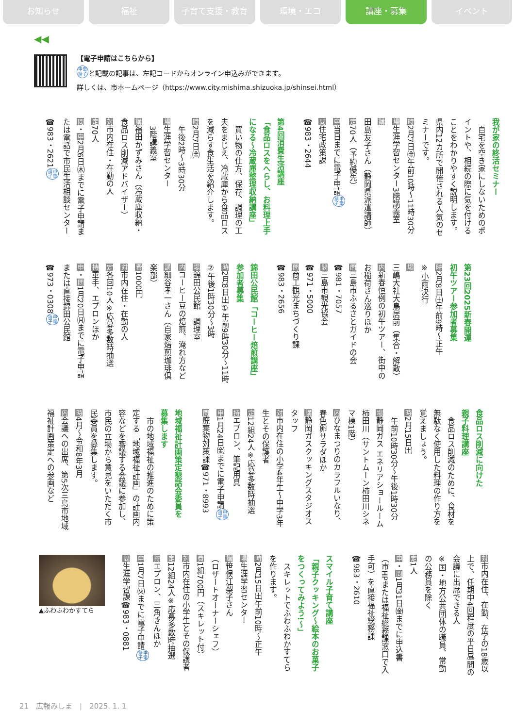お知らせ 福祉 子育て支援・教育 環境・エコ 講座・募集 イベント
◀◀
【電子申請はこちらから】
申電
請子と記載の記事は、左記コードからオンライン申込みができます。
詳しくは、市ホームページ（https://www.city.mishima.shizuoka.jp/shinsei.html）
我が家の終活セミナー
　自宅を空き家にしないためのポイントや、相続の際に気を付けることをわかりやすく説明します。県内12カ所で開催される人気のセミナーです。
時2月7日㈮午前10時～11時30分
場生涯学習センター3階講義室
講田島友子さん（静岡県派遣講師）
定70人（予約優先）
申当日までに電子申請申電
請子
問住宅政策課
☎983・2644
第4回消費生活講座
「食品ロスをへらし、お料理上手になる～冷蔵庫整理収納講座」
　買い物の仕方、保存、調理の工夫をまじえ、冷蔵庫から食品ロスを減らす食生活を紹介します。
時2月7日㈮
　午後2時～3時30分
場生涯学習センター
　3階講義室
講福田かずみさん（冷蔵庫収納・食品ロス削減アドバイザー）
対市内在住・在勤の人
定70人
問・申2月6日㈭までに電子申請または電話で市民生活相談センター☎983・2621申電
請子
第23回2025新春開運
初午ツアー参加者募集
時2月8日㈯午前9時～正午
※小雨決行
場三嶋大社大鳥居前（集合・解散）
内新春恒例の初午ツアー、街中のお稲荷さん巡りほか
問三島市ふるさとガイドの会
☎981・7057
問三島市観光協会
☎971・5000
問商工観光まちづくり課
☎983・2656
錦田公民館「コーヒー焙煎講座」
参加者募集
時2月8日㈯①午前9時30分～11時②午後1時30分～3時
場錦田公民館　調理室
内コーヒー豆の焙煎、淹れ方など
講細谷孝一さん（自家焙煎珈琲倶楽部）
費1000円
対市内在住・在勤の人
定各回10人※応募多数時抽選
持軍手、エプロンほか
申・問1月20日㈪までに電子申請または直接錦田公民館
☎973・0308申電
請子
食品ロス削減に向けた
親子料理講座
　食品ロス削減のために、食材を無駄なく使用した料理の作り方を覚えましょう。
時2月15日㈯
　午前10時30分～午後1時30分
場静岡ガス エネリアショールーム柿田川（サントムーン柿田川シネマ棟1階）
内ひなまつりのカラフルいなり、春色卵サラダほか
講静岡ガスクッキングスタジオスタッフ
対市内在住の小学4年生～中学3年生とその保護者
定12組24人※応募多数時抽選
持エプロン、筆記用具
申1月24日㈮までに電子申請申電
請子
問廃棄物対策課☎971・8993
地域福祉計画策定懇話会委員を
募集します
　市の地域福祉の推進のために策定する「地域福祉計画」の計画内容などを審議する会議に参加し、市民の立場から意見をいただく市民委員を募集します。
時4月～令和8年3月
内会議への出席、第5次三島市地域福祉計画策定への参画など
対市内在住、在勤、在学の18歳以上で、任期中4回程度の平日昼間の会議に出席できる人
※国・地方公共団体の職員、常勤の公務員を除く
定1人
申・問1月31日㈮までに申込書（市HPまたは福祉総務課窓口で入手可）を直接福祉総務課
☎983・2610
スマイル子育て講座
「親子クッキング～絵本のお菓子をつくってみよう!～」
　スキレットでふわふわかすてらを作ります。
時2月15日㈯午前10時～正午
場生涯学習センター
講笹俣江梨子さん
（ロザートオーナーシェフ）
費1組700円（スキレット付）
対市内在住の小学生とその保護者
定12組24人※応募多数時抽選
持エプロン、三角きんほか
申1月7日㈫までに電子申請申電
請子
問生涯学習課☎983・0881
▲ふわふわかすてら
21　広報みしま　|　2025. 1. 1